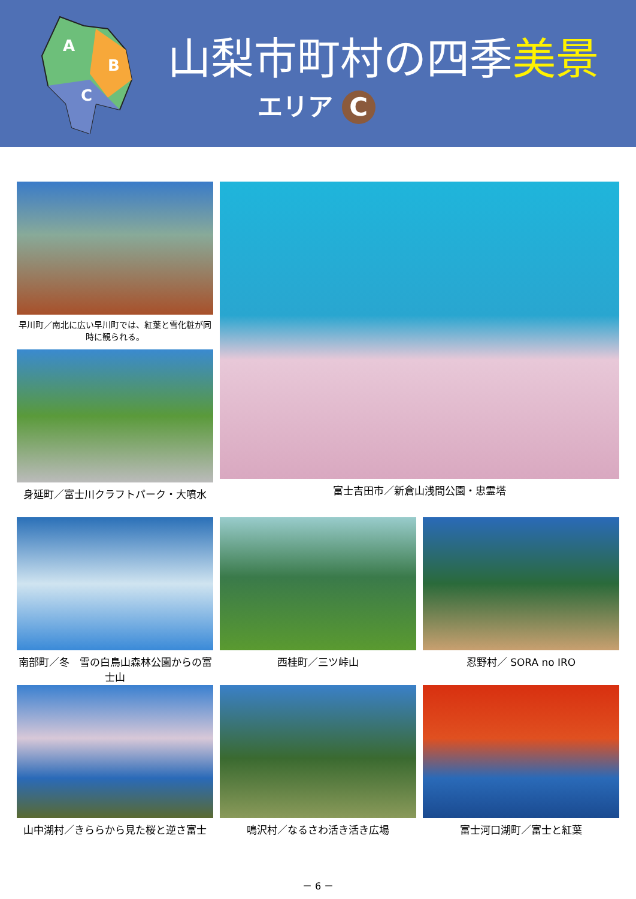A
B
C
山梨市町村の四季美景
エリア C
早川町／南北に広い早川町では、紅葉と雪化粧が同時に観られる。
富士吉田市／新倉山浅間公園・忠霊塔
身延町／富士川クラフトパーク・大噴水
南部町／冬　雪の白鳥山森林公園からの富士山
西桂町／三ツ峠山
忍野村／ SORA no IRO
山中湖村／きららから見た桜と逆さ富士
鳴沢村／なるさわ活き活き広場
富士河口湖町／富士と紅葉
－ 6 －